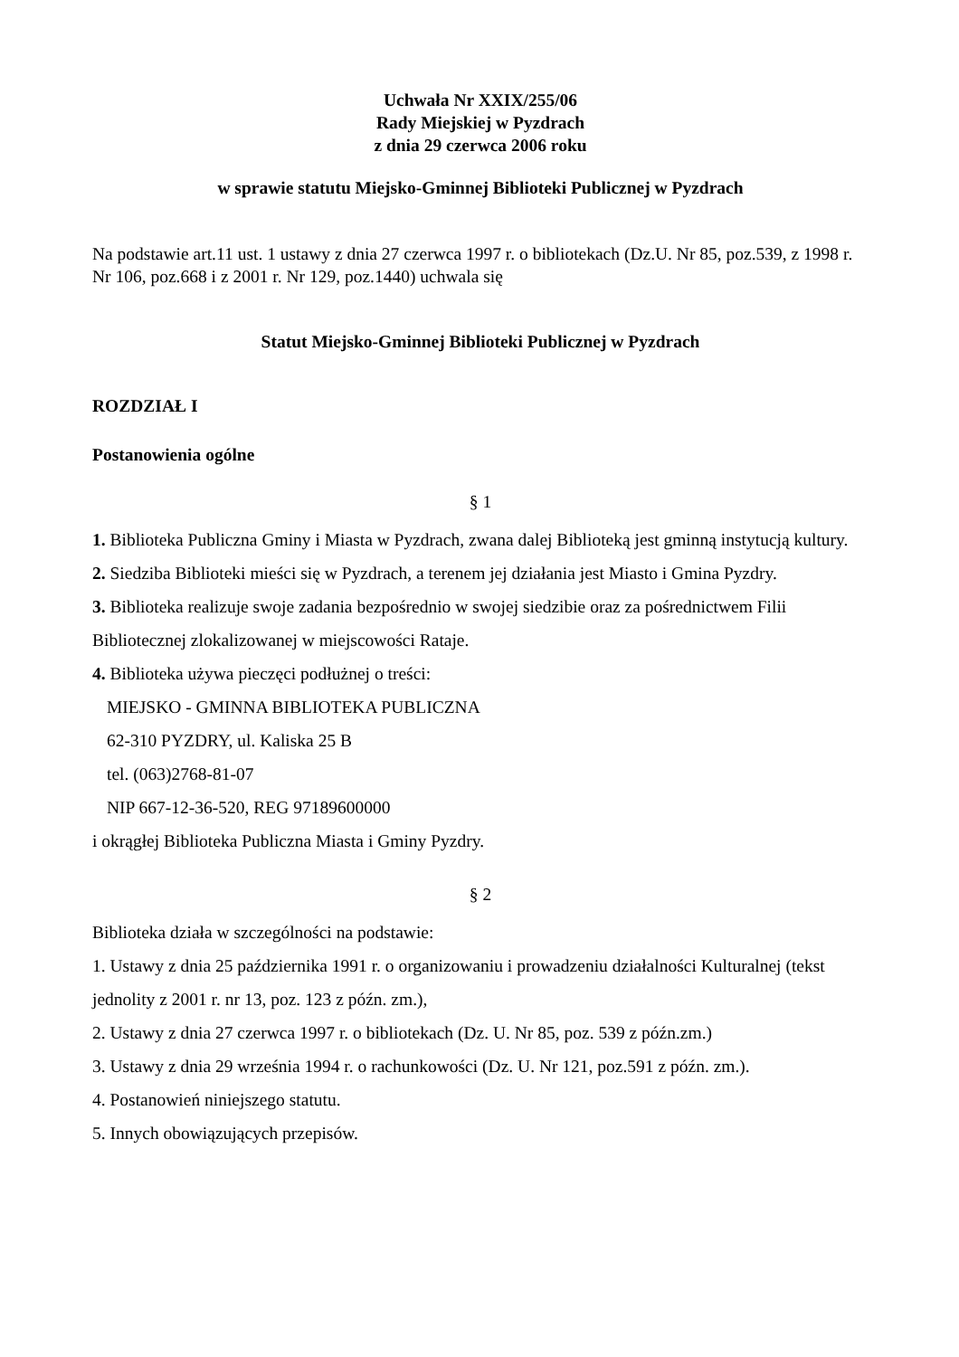Uchwała Nr XXIX/255/06
Rady Miejskiej w Pyzdrach
z dnia 29 czerwca 2006 roku
w sprawie statutu Miejsko-Gminnej Biblioteki Publicznej w Pyzdrach
Na podstawie art.11 ust. 1 ustawy z dnia 27 czerwca 1997 r. o bibliotekach (Dz.U. Nr 85, poz.539, z 1998 r. Nr 106, poz.668 i z 2001 r. Nr 129, poz.1440) uchwala się
Statut Miejsko-Gminnej Biblioteki Publicznej w Pyzdrach
ROZDZIAŁ I
Postanowienia ogólne
§ 1
1. Biblioteka Publiczna Gminy i Miasta w Pyzdrach, zwana dalej Biblioteką jest gminną instytucją kultury.
2. Siedziba Biblioteki mieści się w Pyzdrach, a terenem jej działania jest Miasto i Gmina Pyzdry.
3. Biblioteka realizuje swoje zadania bezpośrednio w swojej siedzibie oraz za pośrednictwem Filii Bibliotecznej zlokalizowanej w miejscowości Rataje.
4. Biblioteka używa pieczęci podłużnej o treści:
MIEJSKO - GMINNA BIBLIOTEKA PUBLICZNA
62-310 PYZDRY, ul. Kaliska 25 B
tel. (063)2768-81-07
NIP 667-12-36-520, REG 97189600000
i okrągłej Biblioteka Publiczna Miasta i Gminy Pyzdry.
§ 2
Biblioteka działa w szczególności na podstawie:
1. Ustawy z dnia 25 października 1991 r. o organizowaniu i prowadzeniu działalności Kulturalnej (tekst jednolity z 2001 r. nr 13, poz. 123 z późn. zm.),
2. Ustawy z dnia 27 czerwca 1997 r. o bibliotekach (Dz. U. Nr 85, poz. 539 z późn.zm.)
3. Ustawy z dnia 29 września 1994 r. o rachunkowości (Dz. U. Nr 121, poz.591 z późn. zm.).
4. Postanowień niniejszego statutu.
5. Innych obowiązujących przepisów.